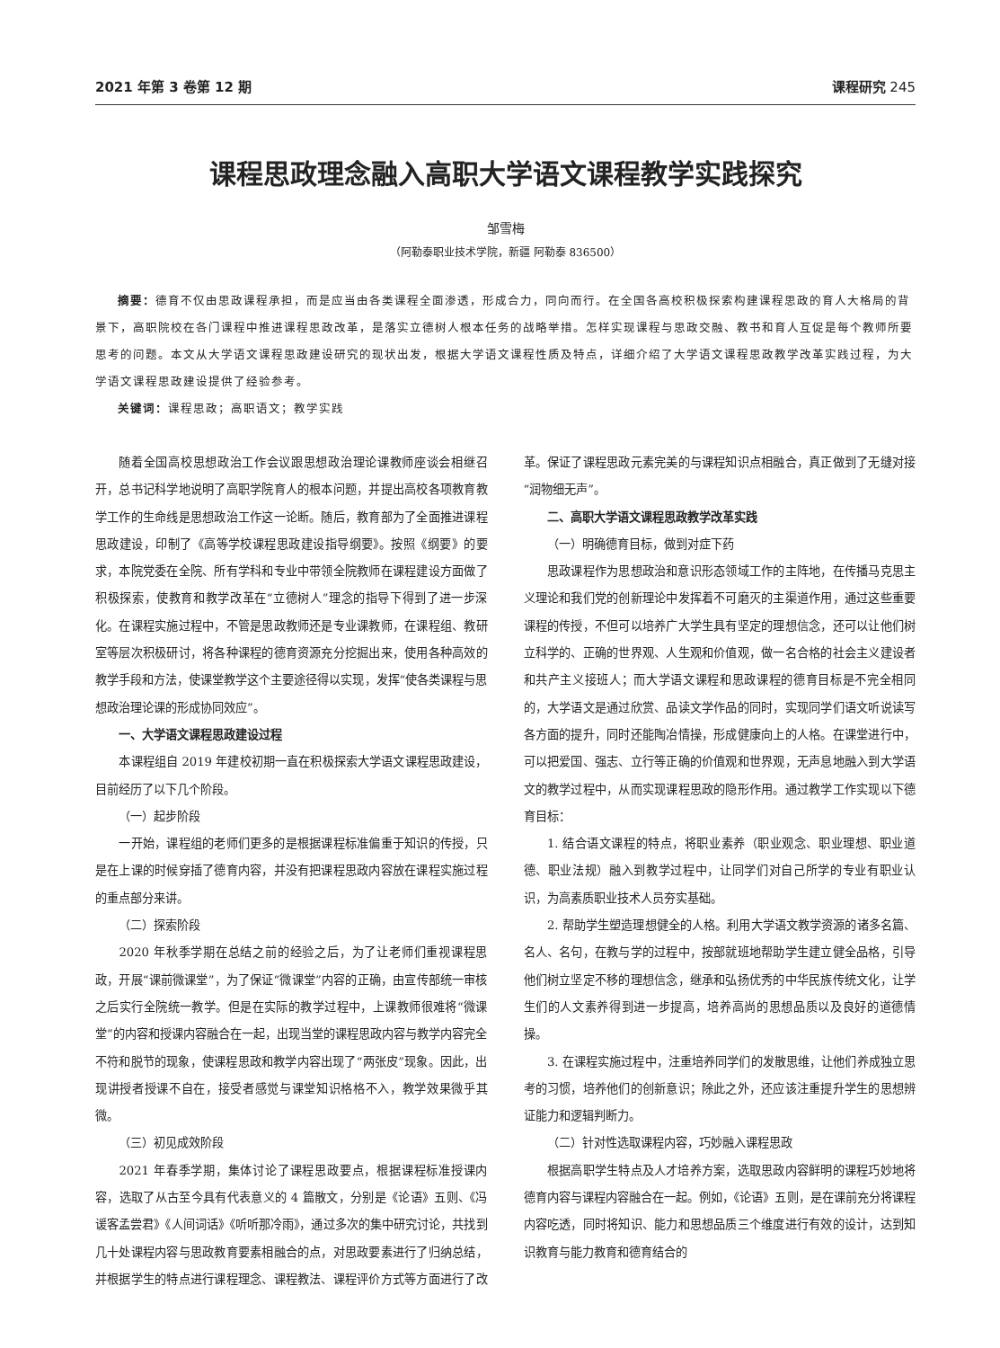2021 年第 3 卷第 12 期 课程研究 245
课程思政理念融入高职大学语文课程教学实践探究
邹雪梅
（阿勒泰职业技术学院，新疆 阿勒泰 836500）
摘要：德育不仅由思政课程承担，而是应当由各类课程全面渗透，形成合力，同向而行。在全国各高校积极探索构建课程思政的育人大格局的背景下，高职院校在各门课程中推进课程思政改革，是落实立德树人根本任务的战略举措。怎样实现课程与思政交融、教书和育人互促是每个教师所要思考的问题。本文从大学语文课程思政建设研究的现状出发，根据大学语文课程性质及特点，详细介绍了大学语文课程思政教学改革实践过程，为大学语文课程思政建设提供了经验参考。
关键词：课程思政；高职语文；教学实践
随着全国高校思想政治工作会议跟思想政治理论课教师座谈会相继召开，总书记科学地说明了高职学院育人的根本问题，并提出高校各项教育教学工作的生命线是思想政治工作这一论断。随后，教育部为了全面推进课程思政建设，印制了《高等学校课程思政建设指导纲要》。按照《纲要》的要求，本院党委在全院、所有学科和专业中带领全院教师在课程建设方面做了积极探索，使教育和教学改革在“立德树人”理念的指导下得到了进一步深化。在课程实施过程中，不管是思政教师还是专业课教师，在课程组、教研室等层次积极研讨，将各种课程的德育资源充分挖掘出来，使用各种高效的教学手段和方法，使课堂教学这个主要途径得以实现，发挥“使各类课程与思想政治理论课的形成协同效应”。
一、大学语文课程思政建设过程
本课程组自 2019 年建校初期一直在积极探索大学语文课程思政建设，目前经历了以下几个阶段。
（一）起步阶段
一开始，课程组的老师们更多的是根据课程标准偏重于知识的传授，只是在上课的时候穿插了德育内容，并没有把课程思政内容放在课程实施过程的重点部分来讲。
（二）探索阶段
2020 年秋季学期在总结之前的经验之后，为了让老师们重视课程思政，开展“课前微课堂”，为了保证“微课堂”内容的正确，由宣传部统一审核之后实行全院统一教学。但是在实际的教学过程中，上课教师很难将“微课堂”的内容和授课内容融合在一起，出现当堂的课程思政内容与教学内容完全不符和脱节的现象，使课程思政和教学内容出现了“两张皮”现象。因此，出现讲授者授课不自在，接受者感觉与课堂知识格格不入，教学效果微乎其微。
（三）初见成效阶段
2021 年春季学期，集体讨论了课程思政要点，根据课程标准授课内容，选取了从古至今具有代表意义的 4 篇散文，分别是《论语》五则、《冯谖客孟尝君》《人间词话》《听听那冷雨》，通过多次的集中研究讨论，共找到几十处课程内容与思政教育要素相融合的点，对思政要素进行了归纳总结，并根据学生的特点进行课程理念、课程教法、课程评价方式等方面进行了改革。保证了课程思政元素完美的与课程知识点相融合，真正做到了无缝对接“润物细无声”。
二、高职大学语文课程思政教学改革实践
（一）明确德育目标，做到对症下药
思政课程作为思想政治和意识形态领域工作的主阵地，在传播马克思主义理论和我们党的创新理论中发挥着不可磨灭的主渠道作用，通过这些重要课程的传授，不但可以培养广大学生具有坚定的理想信念，还可以让他们树立科学的、正确的世界观、人生观和价值观，做一名合格的社会主义建设者和共产主义接班人；而大学语文课程和思政课程的德育目标是不完全相同的，大学语文是通过欣赏、品读文学作品的同时，实现同学们语文听说读写各方面的提升，同时还能陶冶情操，形成健康向上的人格。在课堂进行中，可以把爱国、强志、立行等正确的价值观和世界观，无声息地融入到大学语文的教学过程中，从而实现课程思政的隐形作用。通过教学工作实现以下德育目标：
1. 结合语文课程的特点，将职业素养（职业观念、职业理想、职业道德、职业法规）融入到教学过程中，让同学们对自己所学的专业有职业认识，为高素质职业技术人员夯实基础。
2. 帮助学生塑造理想健全的人格。利用大学语文教学资源的诸多名篇、名人、名句，在教与学的过程中，按部就班地帮助学生建立健全品格，引导他们树立坚定不移的理想信念，继承和弘扬优秀的中华民族传统文化，让学生们的人文素养得到进一步提高，培养高尚的思想品质以及良好的道德情操。
3. 在课程实施过程中，注重培养同学们的发散思维，让他们养成独立思考的习惯，培养他们的创新意识；除此之外，还应该注重提升学生的思想辨证能力和逻辑判断力。
（二）针对性选取课程内容，巧妙融入课程思政
根据高职学生特点及人才培养方案，选取思政内容鲜明的课程巧妙地将德育内容与课程内容融合在一起。例如，《论语》五则，是在课前充分将课程内容吃透，同时将知识、能力和思想品质三个维度进行有效的设计，达到知识教育与能力教育和德育结合的